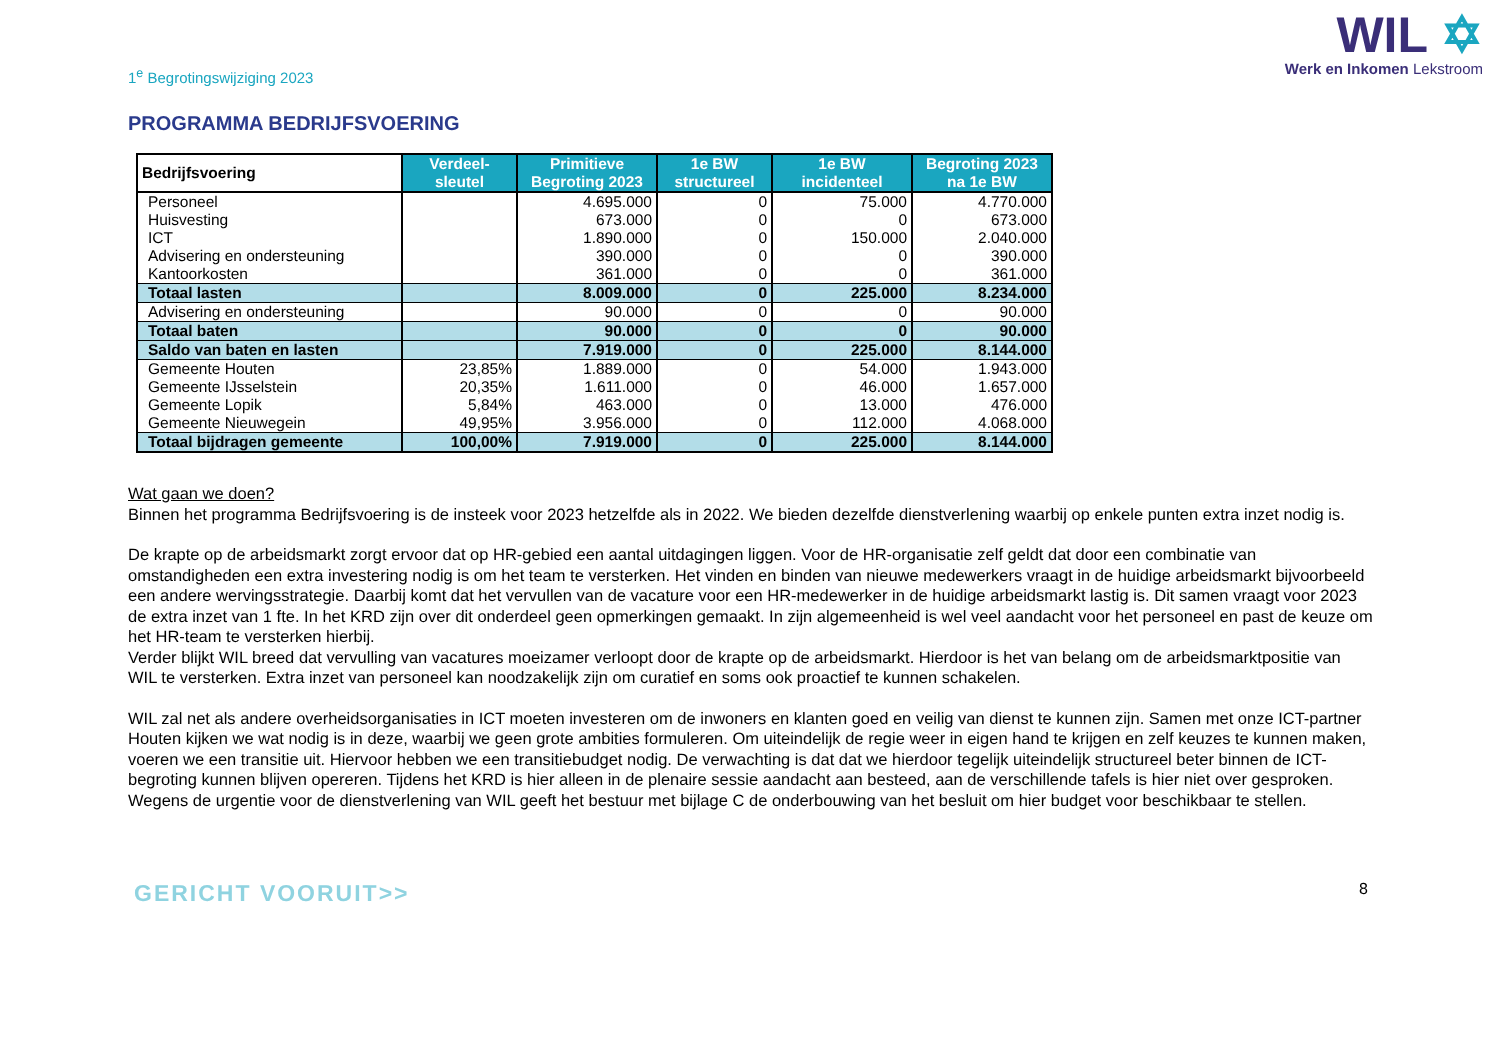1<sup>e</sup> Begrotingswijziging 2023
WIL ✡
Werk en Inkomen Lekstroom
PROGRAMMA BEDRIJFSVOERING
| Bedrijfsvoering | Verdeel- sleutel | Primitieve Begroting 2023 | 1e BW structureel | 1e BW incidenteel | Begroting 2023 na 1e BW |
| --- | --- | --- | --- | --- | --- |
| Personeel | | 4.695.000 | 0 | 75.000 | 4.770.000 |
| Huisvesting | | 673.000 | 0 | 0 | 673.000 |
| ICT | | 1.890.000 | 0 | 150.000 | 2.040.000 |
| Advisering en ondersteuning | | 390.000 | 0 | 0 | 390.000 |
| Kantoorkosten | | 361.000 | 0 | 0 | 361.000 |
| Totaal lasten | | 8.009.000 | 0 | 225.000 | 8.234.000 |
| Advisering en ondersteuning | | 90.000 | 0 | 0 | 90.000 |
| Totaal baten | | 90.000 | 0 | 0 | 90.000 |
| Saldo van baten en lasten | | 7.919.000 | 0 | 225.000 | 8.144.000 |
| Gemeente Houten | 23,85% | 1.889.000 | 0 | 54.000 | 1.943.000 |
| Gemeente IJsselstein | 20,35% | 1.611.000 | 0 | 46.000 | 1.657.000 |
| Gemeente Lopik | 5,84% | 463.000 | 0 | 13.000 | 476.000 |
| Gemeente Nieuwegein | 49,95% | 3.956.000 | 0 | 112.000 | 4.068.000 |
| Totaal bijdragen gemeente | 100,00% | 7.919.000 | 0 | 225.000 | 8.144.000 |
Wat gaan we doen?
Binnen het programma Bedrijfsvoering is de insteek voor 2023 hetzelfde als in 2022. We bieden dezelfde dienstverlening waarbij op enkele punten extra inzet nodig is.
De krapte op de arbeidsmarkt zorgt ervoor dat op HR-gebied een aantal uitdagingen liggen. Voor de HR-organisatie zelf geldt dat door een combinatie van omstandigheden een extra investering nodig is om het team te versterken. Het vinden en binden van nieuwe medewerkers vraagt in de huidige arbeidsmarkt bijvoorbeeld een andere wervingsstrategie. Daarbij komt dat het vervullen van de vacature voor een HR-medewerker in de huidige arbeidsmarkt lastig is. Dit samen vraagt voor 2023 de extra inzet van 1 fte. In het KRD zijn over dit onderdeel geen opmerkingen gemaakt. In zijn algemeenheid is wel veel aandacht voor het personeel en past de keuze om het HR-team te versterken hierbij.
Verder blijkt WIL breed dat vervulling van vacatures moeizamer verloopt door de krapte op de arbeidsmarkt. Hierdoor is het van belang om de arbeidsmarktpositie van WIL te versterken. Extra inzet van personeel kan noodzakelijk zijn om curatief en soms ook proactief te kunnen schakelen.
WIL zal net als andere overheidsorganisaties in ICT moeten investeren om de inwoners en klanten goed en veilig van dienst te kunnen zijn. Samen met onze ICT-partner Houten kijken we wat nodig is in deze, waarbij we geen grote ambities formuleren. Om uiteindelijk de regie weer in eigen hand te krijgen en zelf keuzes te kunnen maken, voeren we een transitie uit. Hiervoor hebben we een transitiebudget nodig. De verwachting is dat dat we hierdoor tegelijk uiteindelijk structureel beter binnen de ICT-begroting kunnen blijven opereren. Tijdens het KRD is hier alleen in de plenaire sessie aandacht aan besteed, aan de verschillende tafels is hier niet over gesproken. Wegens de urgentie voor de dienstverlening van WIL geeft het bestuur met bijlage C de onderbouwing van het besluit om hier budget voor beschikbaar te stellen.
GERICHT VOORUIT>>
8